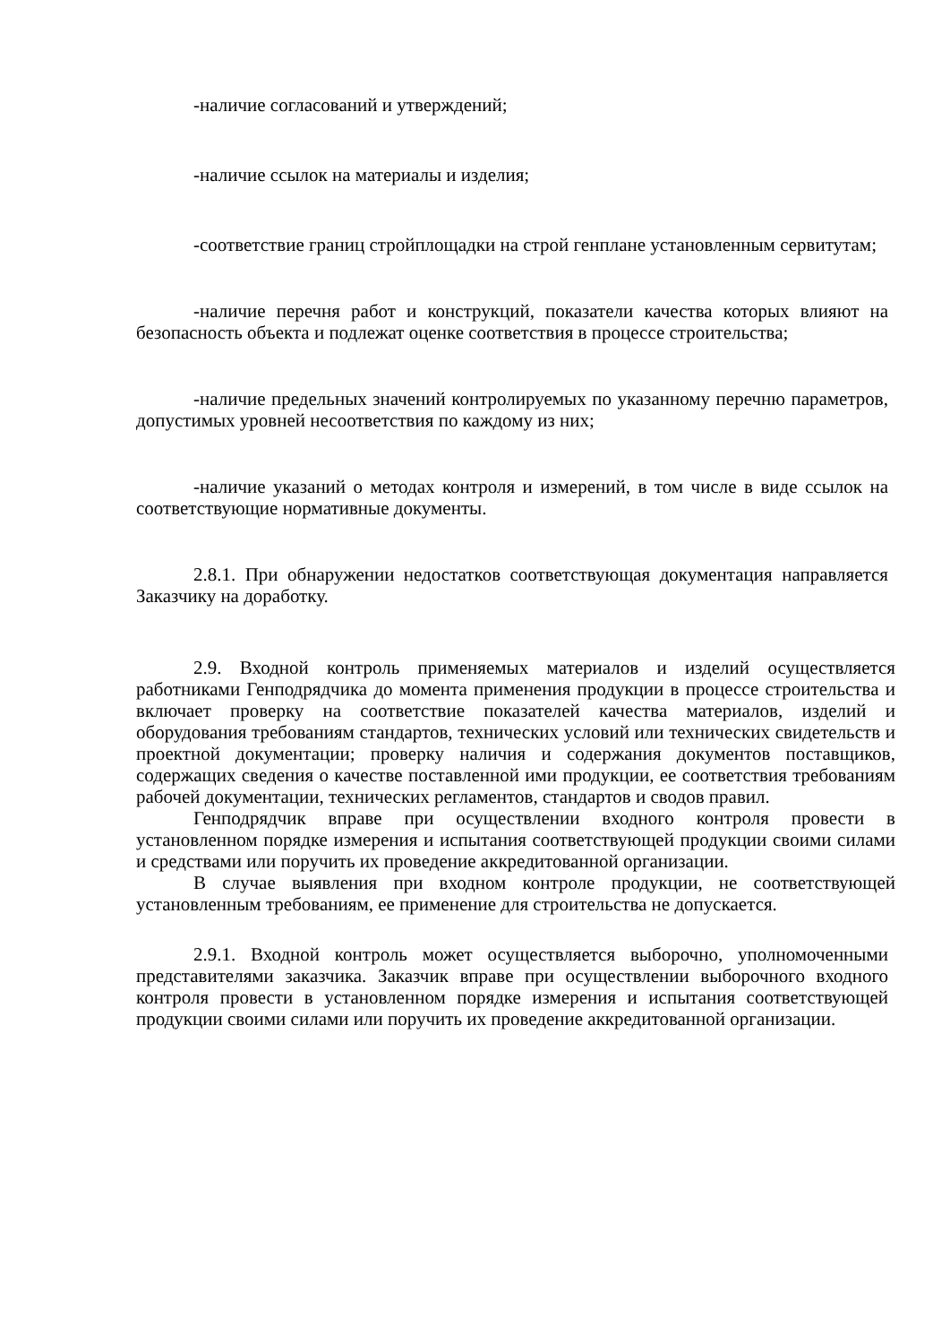-наличие согласований и утверждений;
-наличие ссылок на материалы и изделия;
-соответствие границ стройплощадки на строй генплане установленным сервитутам;
-наличие перечня работ и конструкций, показатели качества которых влияют на безопасность объекта и подлежат оценке соответствия в процессе строительства;
-наличие предельных значений контролируемых по указанному перечню параметров, допустимых уровней несоответствия по каждому из них;
-наличие указаний о методах контроля и измерений, в том числе в виде ссылок на соответствующие нормативные документы.
2.8.1. При обнаружении недостатков соответствующая документация направляется Заказчику на доработку.
2.9. Входной контроль применяемых материалов и изделий осуществляется работниками Генподрядчика до момента применения продукции в процессе строительства и включает проверку на соответствие показателей качества материалов, изделий и оборудования требованиям стандартов, технических условий или технических свидетельств и проектной документации; проверку наличия и содержания документов поставщиков, содержащих сведения о качестве поставленной ими продукции, ее соответствия требованиям рабочей документации, технических регламентов, стандартов и сводов правил.
Генподрядчик вправе при осуществлении входного контроля провести в установленном порядке измерения и испытания соответствующей продукции своими силами и средствами или поручить их проведение аккредитованной организации.
В случае выявления при входном контроле продукции, не соответствующей установленным требованиям, ее применение для строительства не допускается.
2.9.1. Входной контроль может осуществляется выборочно, уполномоченными представителями заказчика. Заказчик вправе при осуществлении выборочного входного контроля провести в установленном порядке измерения и испытания соответствующей продукции своими силами или поручить их проведение аккредитованной организации.